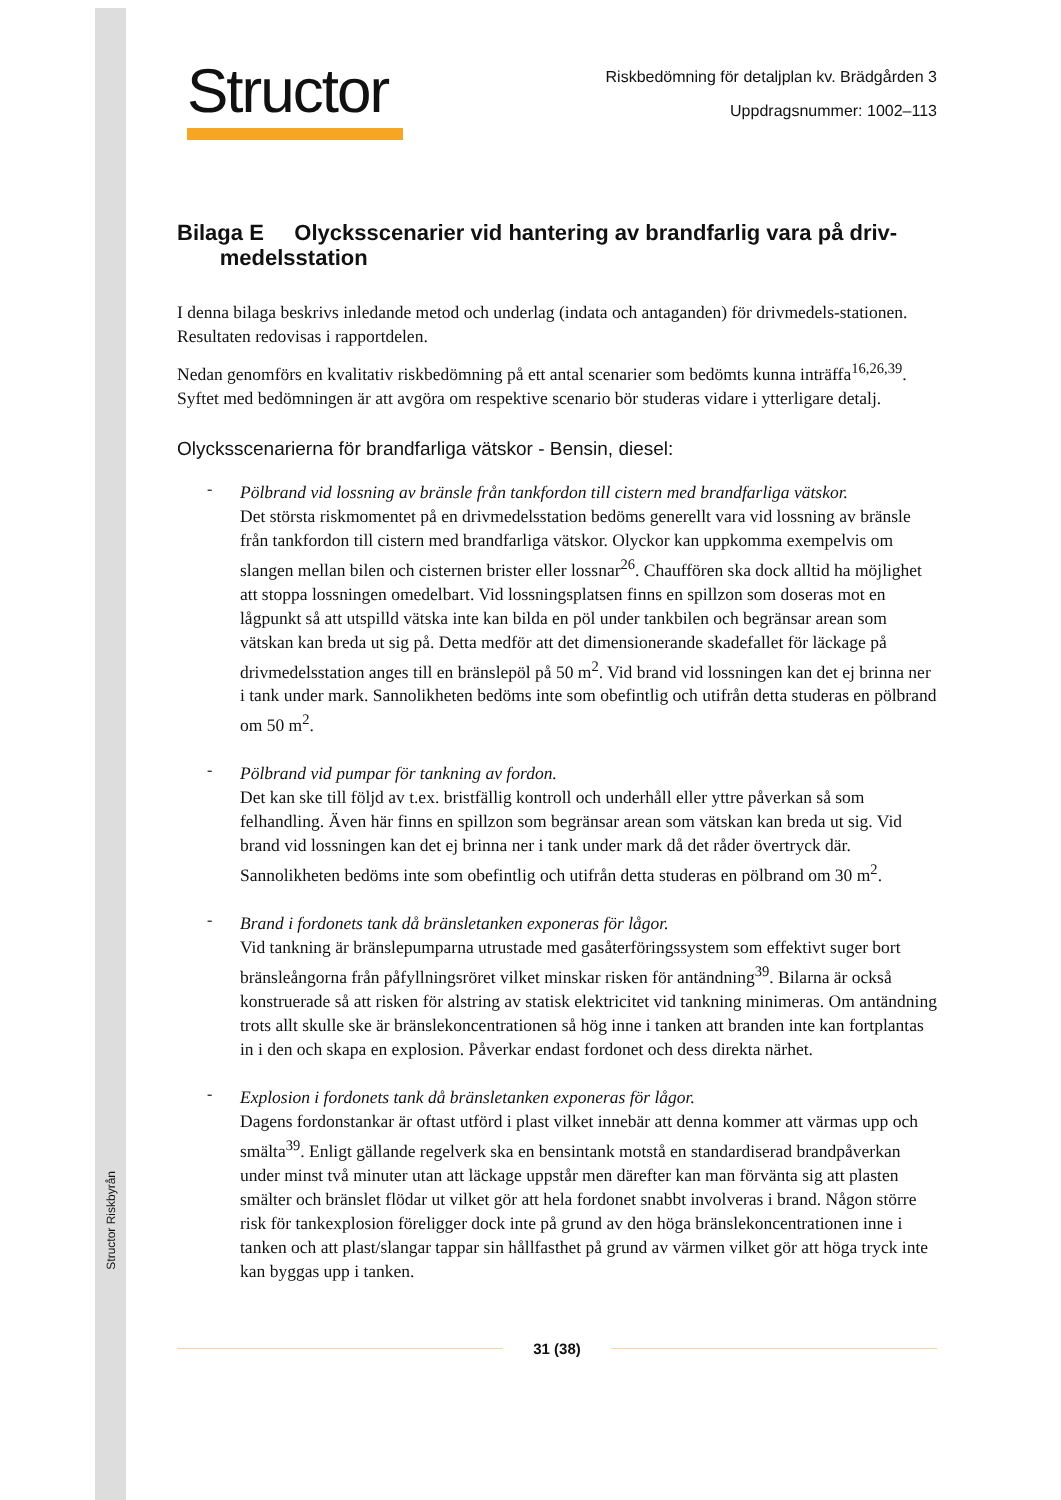Structor Riskbyrån
Structor
Riskbedömning för detaljplan kv. Brädgården 3
Uppdragsnummer: 1002–113
Bilaga E Olycksscenarier vid hantering av brandfarlig vara på driv-
medelsstation
I denna bilaga beskrivs inledande metod och underlag (indata och antaganden) för drivmedels-stationen. Resultaten redovisas i rapportdelen.
Nedan genomförs en kvalitativ riskbedömning på ett antal scenarier som bedömts kunna inträffa<sup>16,26,39</sup>. Syftet med bedömningen är att avgöra om respektive scenario bör studeras vidare i ytterligare detalj.
Olycksscenarierna för brandfarliga vätskor - Bensin, diesel:
-
Pölbrand vid lossning av bränsle från tankfordon till cistern med brandfarliga vätskor.
Det största riskmomentet på en drivmedelsstation bedöms generellt vara vid lossning av bränsle från tankfordon till cistern med brandfarliga vätskor. Olyckor kan uppkomma exempelvis om slangen mellan bilen och cisternen brister eller lossnar<sup>26</sup>. Chauffören ska dock alltid ha möjlighet att stoppa lossningen omedelbart. Vid lossningsplatsen finns en spillzon som doseras mot en lågpunkt så att utspilld vätska inte kan bilda en pöl under tankbilen och begränsar arean som vätskan kan breda ut sig på. Detta medför att det dimensionerande skadefallet för läckage på drivmedelsstation anges till en bränslepöl på 50 m<sup>2</sup>. Vid brand vid lossningen kan det ej brinna ner i tank under mark. Sannolikheten bedöms inte som obefintlig och utifrån detta studeras en pölbrand om 50 m<sup>2</sup>.
-
Pölbrand vid pumpar för tankning av fordon.
Det kan ske till följd av t.ex. bristfällig kontroll och underhåll eller yttre påverkan så som felhandling. Även här finns en spillzon som begränsar arean som vätskan kan breda ut sig. Vid brand vid lossningen kan det ej brinna ner i tank under mark då det råder övertryck där. Sannolikheten bedöms inte som obefintlig och utifrån detta studeras en pölbrand om 30 m<sup>2</sup>.
-
Brand i fordonets tank då bränsletanken exponeras för lågor.
Vid tankning är bränslepumparna utrustade med gasåterföringssystem som effektivt suger bort bränsleångorna från påfyllningsröret vilket minskar risken för antändning<sup>39</sup>. Bilarna är också konstruerade så att risken för alstring av statisk elektricitet vid tankning minimeras. Om antändning trots allt skulle ske är bränslekoncentrationen så hög inne i tanken att branden inte kan fortplantas in i den och skapa en explosion. Påverkar endast fordonet och dess direkta närhet.
-
Explosion i fordonets tank då bränsletanken exponeras för lågor.
Dagens fordonstankar är oftast utförd i plast vilket innebär att denna kommer att värmas upp och smälta<sup>39</sup>. Enligt gällande regelverk ska en bensintank motstå en standardiserad brandpåverkan under minst två minuter utan att läckage uppstår men därefter kan man förvänta sig att plasten smälter och bränslet flödar ut vilket gör att hela fordonet snabbt involveras i brand. Någon större risk för tankexplosion föreligger dock inte på grund av den höga bränslekoncentrationen inne i tanken och att plast/slangar tappar sin hållfasthet på grund av värmen vilket gör att höga tryck inte kan byggas upp i tanken.
31 (38)